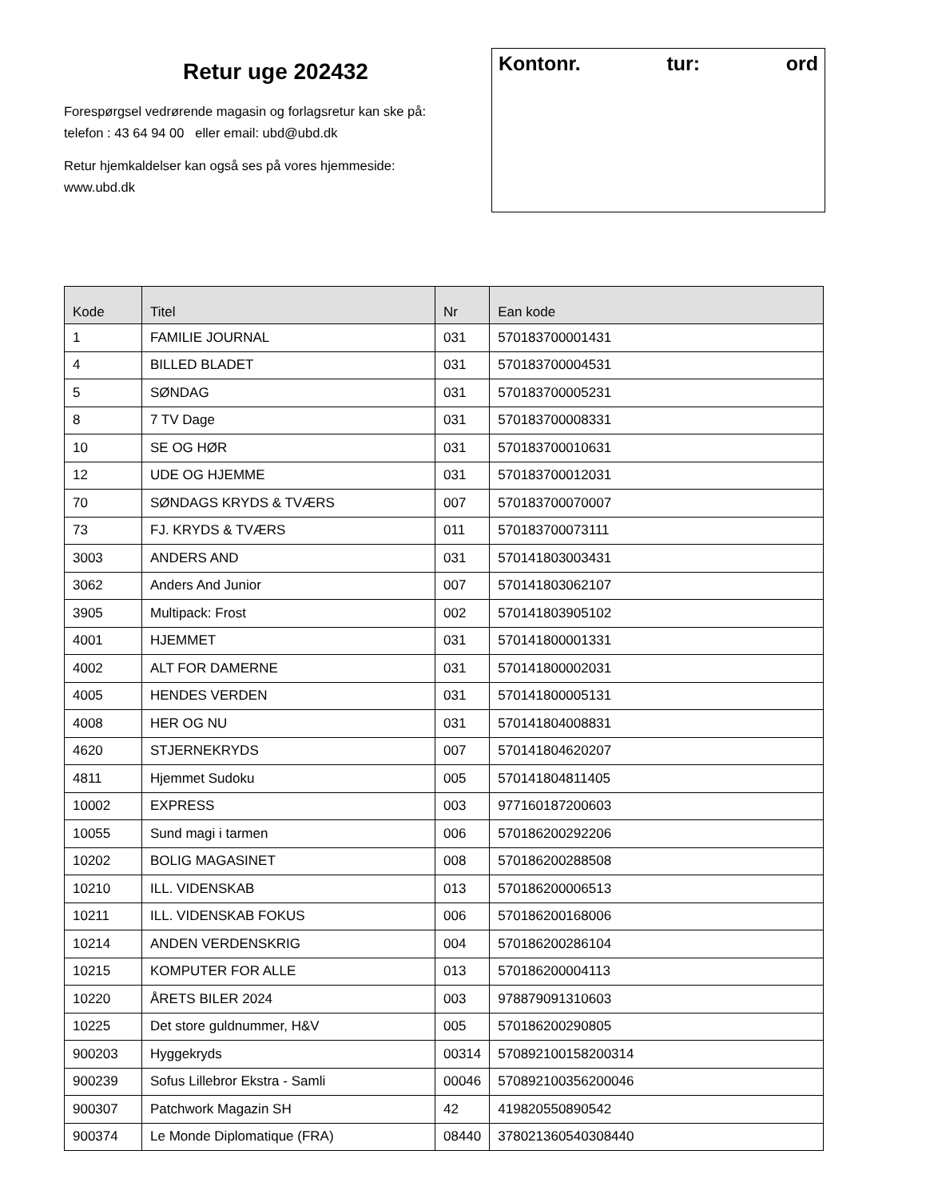Retur uge 202432
Forespørgsel vedrørende magasin og forlagsretur kan ske på:
telefon : 43 64 94 00 eller email: ubd@ubd.dk
Retur hjemkaldelser kan også ses på vores hjemmeside:
www.ubd.dk
Kontonr. tur: ord
| Kode | Titel | Nr | Ean kode |
| --- | --- | --- | --- |
| 1 | FAMILIE JOURNAL | 031 | 570183700001431 |
| 4 | BILLED BLADET | 031 | 570183700004531 |
| 5 | SØNDAG | 031 | 570183700005231 |
| 8 | 7 TV Dage | 031 | 570183700008331 |
| 10 | SE OG HØR | 031 | 570183700010631 |
| 12 | UDE OG HJEMME | 031 | 570183700012031 |
| 70 | SØNDAGS KRYDS & TVÆRS | 007 | 570183700070007 |
| 73 | FJ. KRYDS & TVÆRS | 011 | 570183700073111 |
| 3003 | ANDERS AND | 031 | 570141803003431 |
| 3062 | Anders And Junior | 007 | 570141803062107 |
| 3905 | Multipack: Frost | 002 | 570141803905102 |
| 4001 | HJEMMET | 031 | 570141800001331 |
| 4002 | ALT FOR DAMERNE | 031 | 570141800002031 |
| 4005 | HENDES VERDEN | 031 | 570141800005131 |
| 4008 | HER OG NU | 031 | 570141804008831 |
| 4620 | STJERNEKRYDS | 007 | 570141804620207 |
| 4811 | Hjemmet Sudoku | 005 | 570141804811405 |
| 10002 | EXPRESS | 003 | 9771601872006​03 |
| 10055 | Sund magi i tarmen | 006 | 570186200292206 |
| 10202 | BOLIG MAGASINET | 008 | 570186200288508 |
| 10210 | ILL. VIDENSKAB | 013 | 570186200006513 |
| 10211 | ILL. VIDENSKAB FOKUS | 006 | 570186200168006 |
| 10214 | ANDEN VERDENSKRIG | 004 | 570186200286104 |
| 10215 | KOMPUTER FOR ALLE | 013 | 570186200004113 |
| 10220 | ÅRETS BILER 2024 | 003 | 978879091310603 |
| 10225 | Det store guldnummer, H&V | 005 | 570186200290805 |
| 900203 | Hyggekryds | 00314 | 570892100158200314 |
| 900239 | Sofus Lillebror Ekstra - Samli | 00046 | 570892100356200046 |
| 900307 | Patchwork Magazin SH | 42 | 419820550890542 |
| 900374 | Le Monde Diplomatique (FRA) | 08440 | 378021360540308440 |